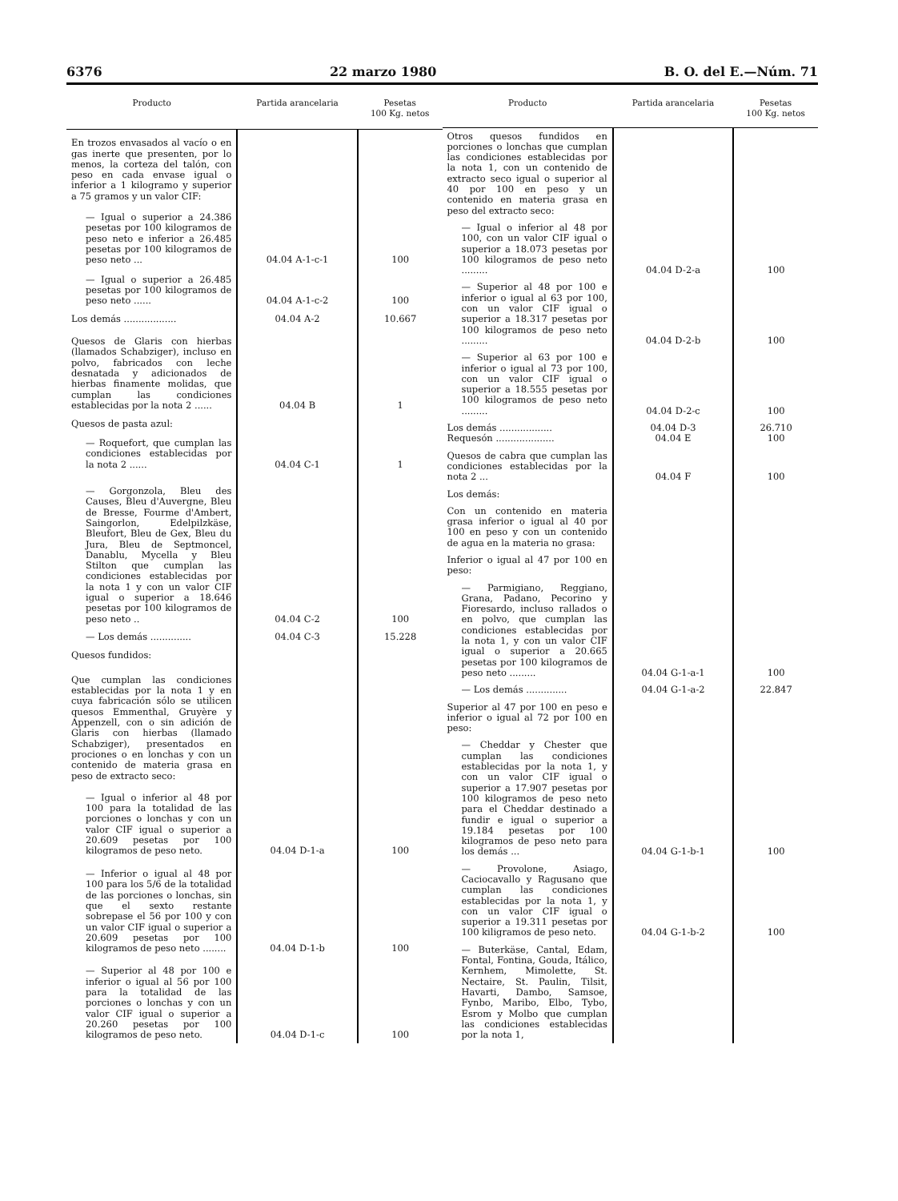6376 22 marzo 1980 B. O. del E.—Núm. 71
| Producto | Partida arancelaria | Pesetas 100 Kg. netos |
| --- | --- | --- |
| En trozos envasados al vacío o en gas inerte que presenten, por lo menos, la corteza del talón, con peso en cada envase igual o inferior a 1 kilogramo y superior a 75 gramos y un valor CIF: | | |
| — Igual o superior a 24.386 pesetas por 100 kilogramos de peso neto e inferior a 26.485 pesetas por 100 kilogramos de peso neto ... | 04.04 A-1-c-1 | 100 |
| — Igual o superior a 26.485 pesetas por 100 kilogramos de peso neto ...... | 04.04 A-1-c-2 | 100 |
| Los demás .................. | 04.04 A-2 | 10.667 |
| Quesos de Glaris con hierbas (llamados Schabziger), incluso en polvo, fabricados con leche desnatada y adicionados de hierbas finamente molidas, que cumplan las condiciones establecidas por la nota 2 ...... | 04.04 B | 1 |
| Quesos de pasta azul: | | |
| — Roquefort, que cumplan las condiciones establecidas por la nota 2 ...... | 04.04 C-1 | 1 |
| — Gorgonzola, Bleu des Causes, Bleu d'Auvergne, Bleu de Bresse, Fourme d'Ambert, Saingorlon, Edelpilzkäse, Bleufort, Bleu de Gex, Bleu du Jura, Bleu de Septmoncel, Danablu, Mycella y Bleu Stilton que cumplan las condiciones establecidas por la nota 1 y con un valor CIF igual o superior a 18.646 pesetas por 100 kilogramos de peso neto .. | 04.04 C-2 | 100 |
| — Los demás .............. | 04.04 C-3 | 15.228 |
| Quesos fundidos: | | |
| Que cumplan las condiciones establecidas por la nota 1 y en cuya fabricación sólo se utilicen quesos Emmenthal, Gruyère y Appenzell, con o sin adición de Glaris con hierbas (llamado Schabziger), presentados en prociones o en lonchas y con un contenido de materia grasa en peso de extracto seco: | | |
| — Igual o inferior al 48 por 100 para la totalidad de las porciones o lonchas y con un valor CIF igual o superior a 20.609 pesetas por 100 kilogramos de peso neto. | 04.04 D-1-a | 100 |
| — Inferior o igual al 48 por 100 para los 5/6 de la totalidad de las porciones o lonchas, sin que el sexto restante sobrepase el 56 por 100 y con un valor CIF igual o superior a 20.609 pesetas por 100 kilogramos de peso neto ........ | 04.04 D-1-b | 100 |
| — Superior al 48 por 100 e inferior o igual al 56 por 100 para la totalidad de las porciones o lonchas y con un valor CIF igual o superior a 20.260 pesetas por 100 kilogramos de peso neto. | 04.04 D-1-c | 100 |
| Producto | Partida arancelaria | Pesetas 100 Kg. netos |
| --- | --- | --- |
| Otros quesos fundidos en porciones o lonchas que cumplan las condiciones establecidas por la nota 1, con un contenido de extracto seco igual o superior al 40 por 100 en peso y un contenido en materia grasa en peso del extracto seco: | | |
| — Igual o inferior al 48 por 100, con un valor CIF igual o superior a 18.073 pesetas por 100 kilogramos de peso neto ......... | 04.04 D-2-a | 100 |
| — Superior al 48 por 100 e inferior o igual al 63 por 100, con un valor CIF igual o superior a 18.317 pesetas por 100 kilogramos de peso neto ......... | 04.04 D-2-b | 100 |
| — Superior al 63 por 100 e inferior o igual al 73 por 100, con un valor CIF igual o superior a 18.555 pesetas por 100 kilogramos de peso neto ......... | 04.04 D-2-c | 100 |
| Los demás .................. Requesón .................... | 04.04 D-3 04.04 E | 26.710 100 |
| Quesos de cabra que cumplan las condiciones establecidas por la nota 2 ... | 04.04 F | 100 |
| Los demás: | | |
| Con un contenido en materia grasa inferior o igual al 40 por 100 en peso y con un contenido de agua en la materia no grasa: | | |
| Inferior o igual al 47 por 100 en peso: | | |
| — Parmigiano, Reggiano, Grana, Padano, Pecorino y Fioresardo, incluso rallados o en polvo, que cumplan las condiciones establecidas por la nota 1, y con un valor CIF igual o superior a 20.665 pesetas por 100 kilogramos de peso neto ......... | 04.04 G-1-a-1 | 100 |
| — Los demás .............. | 04.04 G-1-a-2 | 22.847 |
| Superior al 47 por 100 en peso e inferior o igual al 72 por 100 en peso: | | |
| — Cheddar y Chester que cumplan las condiciones establecidas por la nota 1, y con un valor CIF igual o superior a 17.907 pesetas por 100 kilogramos de peso neto para el Cheddar destinado a fundir e igual o superior a 19.184 pesetas por 100 kilogramos de peso neto para los demás ... | 04.04 G-1-b-1 | 100 |
| — Provolone, Asiago, Caciocavallo y Ragusano que cumplan las condiciones establecidas por la nota 1, y con un valor CIF igual o superior a 19.311 pesetas por 100 kiligramos de peso neto. | 04.04 G-1-b-2 | 100 |
| — Buterkäse, Cantal, Edam, Fontal, Fontina, Gouda, Itálico, Kernhem, Mimolette, St. Nectaire, St. Paulin, Tilsit, Havarti, Dambo, Samsoe, Fynbo, Maribo, Elbo, Tybo, Esrom y Molbo que cumplan las condiciones establecidas por la nota 1, | | |